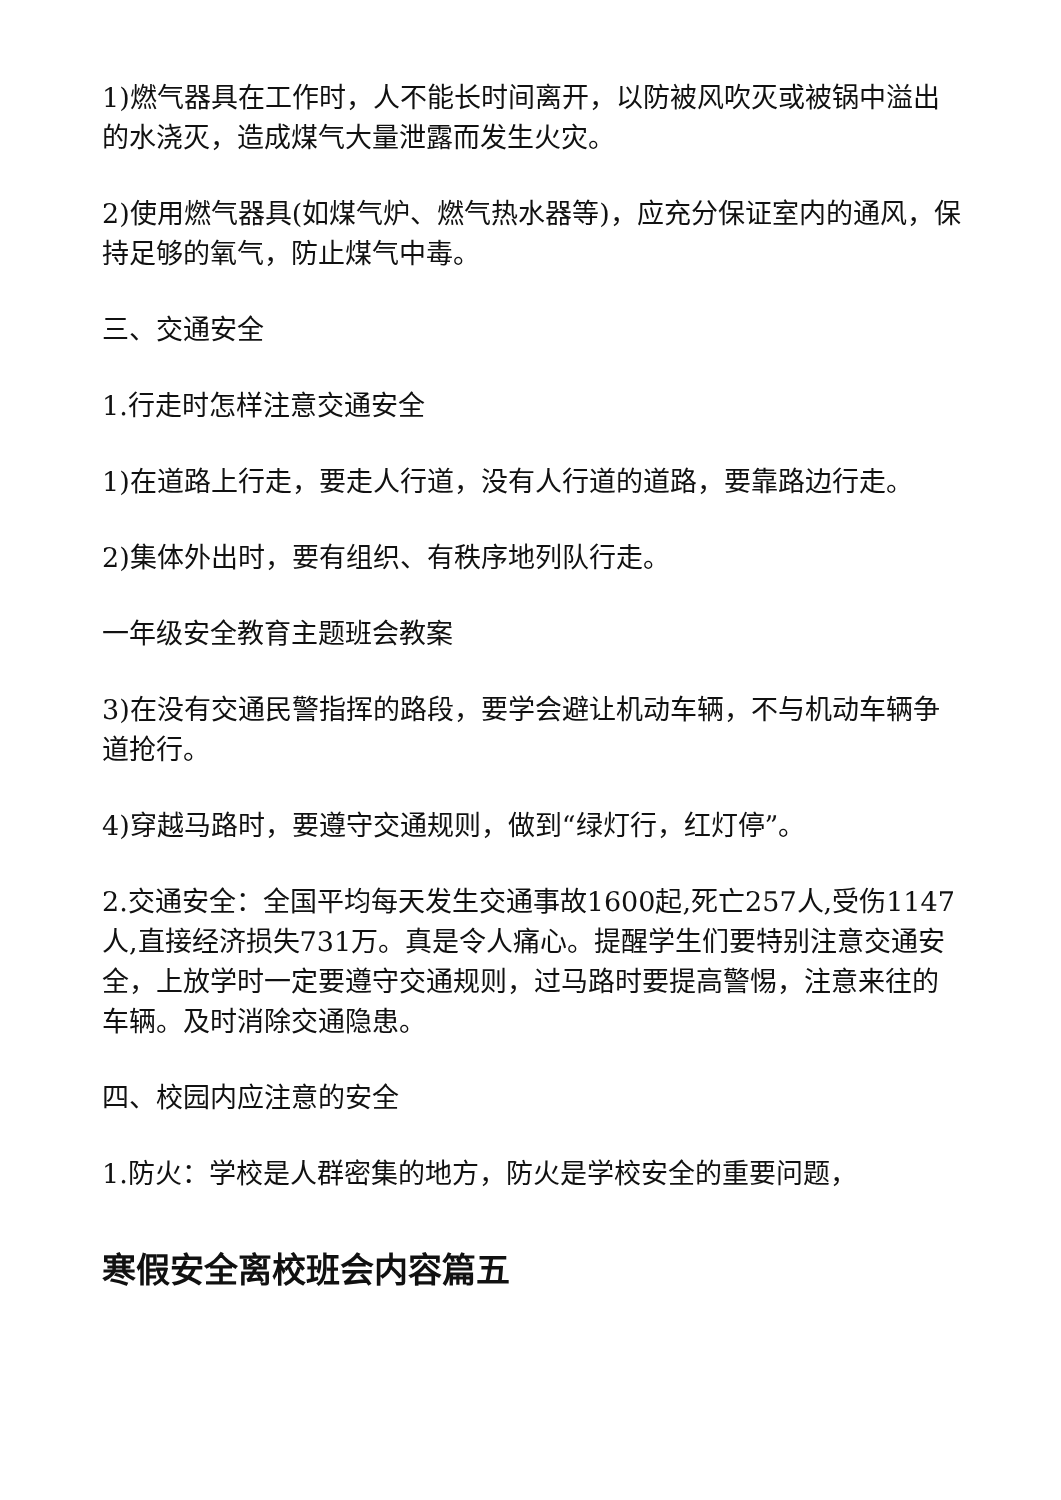1)燃气器具在工作时，人不能长时间离开，以防被风吹灭或被锅中溢出的水浇灭，造成煤气大量泄露而发生火灾。
2)使用燃气器具(如煤气炉、燃气热水器等)，应充分保证室内的通风，保持足够的氧气，防止煤气中毒。
三、交通安全
1.行走时怎样注意交通安全
1)在道路上行走，要走人行道，没有人行道的道路，要靠路边行走。
2)集体外出时，要有组织、有秩序地列队行走。
一年级安全教育主题班会教案
3)在没有交通民警指挥的路段，要学会避让机动车辆，不与机动车辆争道抢行。
4)穿越马路时，要遵守交通规则，做到“绿灯行，红灯停”。
2.交通安全：全国平均每天发生交通事故1600起,死亡257人,受伤1147人,直接经济损失731万。真是令人痛心。提醒学生们要特别注意交通安全，上放学时一定要遵守交通规则，过马路时要提高警惕，注意来往的车辆。及时消除交通隐患。
四、校园内应注意的安全
1.防火：学校是人群密集的地方，防火是学校安全的重要问题，
寒假安全离校班会内容篇五